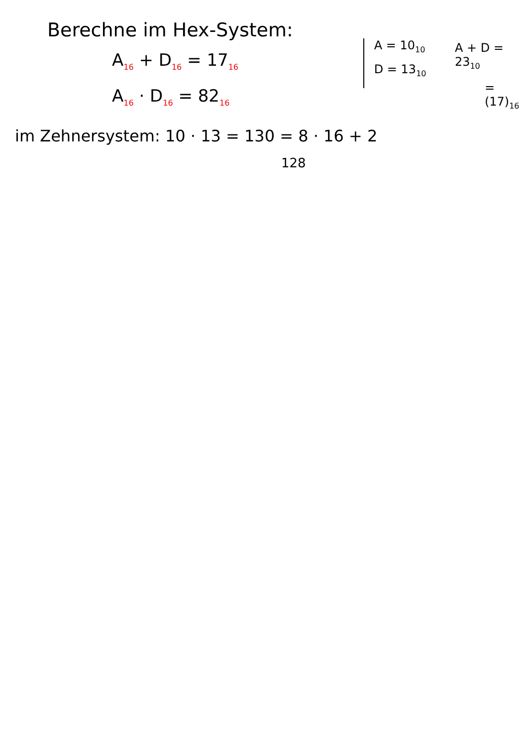Berechne im Hex-System:
A<sub>16</sub> + D<sub>16</sub> = 17<sub>16</sub>
A<sub>16</sub> · D<sub>16</sub> = 82<sub>16</sub>
A = 10<sub>10</sub>
D = 13<sub>10</sub>
A + D = 23<sub>10</sub>
= (17)<sub>16</sub>
im Zehnersystem: 10 · 13 = 130 = 8 · 16 + 2
128